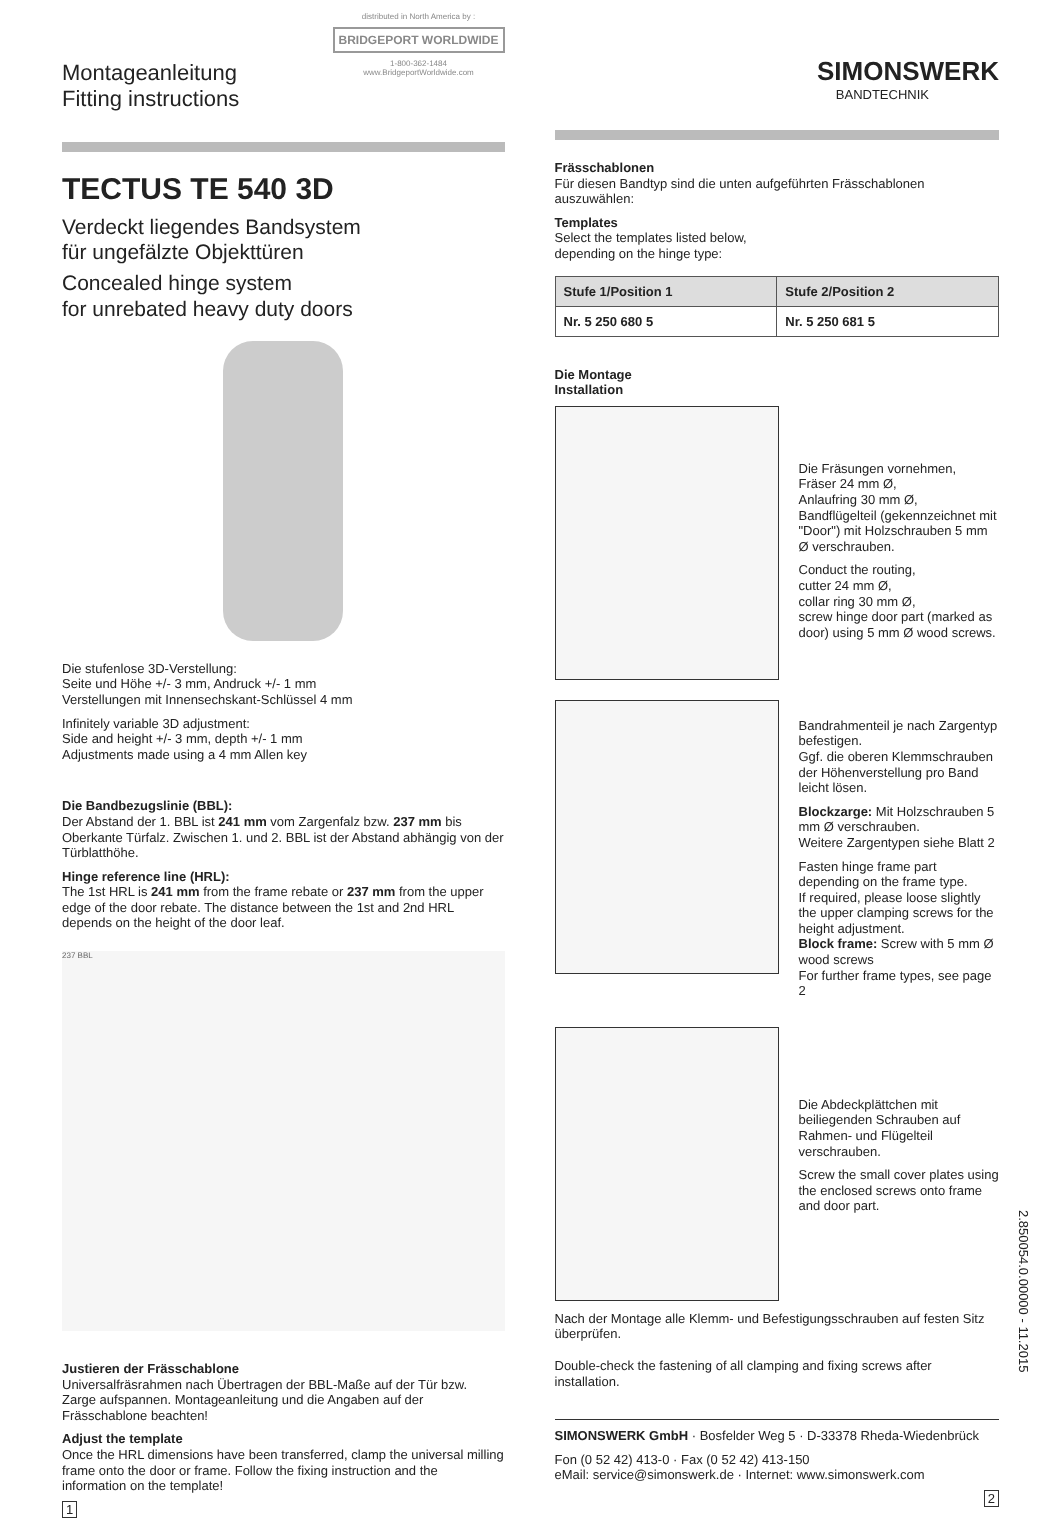Montageanleitung
Fitting instructions
distributed in North America by :
BRIDGEPORT WORLDWIDE
1-800-362-1484
www.BridgeportWorldwide.com
TECTUS TE 540 3D
Verdeckt liegendes Bandsystem
für ungefälzte Objekttüren
Concealed hinge system
for unrebated heavy duty doors
Die stufenlose 3D-Verstellung:
Seite und Höhe +/- 3 mm, Andruck +/- 1 mm
Verstellungen mit Innensechskant-Schlüssel 4 mm
Infinitely variable 3D adjustment:
Side and height +/- 3 mm, depth +/- 1 mm
Adjustments made using a 4 mm Allen key
Die Bandbezugslinie (BBL):
Der Abstand der 1. BBL ist 241 mm vom Zargenfalz bzw. 237 mm bis Oberkante Türfalz. Zwischen 1. und 2. BBL ist der Abstand abhängig von der Türblatthöhe.
Hinge reference line (HRL):
The 1st HRL is 241 mm from the frame rebate or 237 mm from the upper edge of the door rebate. The distance between the 1st and 2nd HRL depends on the height of the door leaf.
237 BBL
Justieren der Frässchablone
Universalfräsrahmen nach Übertragen der BBL-Maße auf der Tür bzw. Zarge aufspannen. Montageanleitung und die Angaben auf der Frässchablone beachten!
Adjust the template
Once the HRL dimensions have been transferred, clamp the universal milling frame onto the door or frame. Follow the fixing instruction and the information on the template!
1
SIMONSWERK
BANDTECHNIK
Frässchablonen
Für diesen Bandtyp sind die unten aufgeführten Frässchablonen auszuwählen:
Templates
Select the templates listed below,
depending on the hinge type:
| Stufe 1/Position 1 | Stufe 2/Position 2 |
| --- | --- |
| Nr. 5 250 680 5 | Nr. 5 250 681 5 |
Die Montage
Installation
Die Fräsungen vornehmen,
Fräser 24 mm Ø,
Anlaufring 30 mm Ø,
Bandflügelteil (gekennzeichnet mit "Door") mit Holzschrauben 5 mm Ø verschrauben.
Conduct the routing,
cutter 24 mm Ø,
collar ring 30 mm Ø,
screw hinge door part (marked as door) using 5 mm Ø wood screws.
Bandrahmenteil je nach Zargentyp befestigen.
Ggf. die oberen Klemmschrauben der Höhenverstellung pro Band leicht lösen.
Blockzarge: Mit Holzschrauben 5 mm Ø verschrauben.
Weitere Zargentypen siehe Blatt 2
Fasten hinge frame part depending on the frame type.
If required, please loose slightly the upper clamping screws for the height adjustment.
Block frame: Screw with 5 mm Ø wood screws
For further frame types, see page 2
Die Abdeckplättchen mit beiliegenden Schrauben auf Rahmen- und Flügelteil verschrauben.
Screw the small cover plates using the enclosed screws onto frame and door part.
Nach der Montage alle Klemm- und Befestigungsschrauben auf festen Sitz überprüfen.
Double-check the fastening of all clamping and fixing screws after installation.
SIMONSWERK GmbH · Bosfelder Weg 5 · D-33378 Rheda-Wiedenbrück
Fon (0 52 42) 413-0 · Fax (0 52 42) 413-150
eMail: service@simonswerk.de · Internet: www.simonswerk.com
2
2.850054.0.00000 - 11.2015